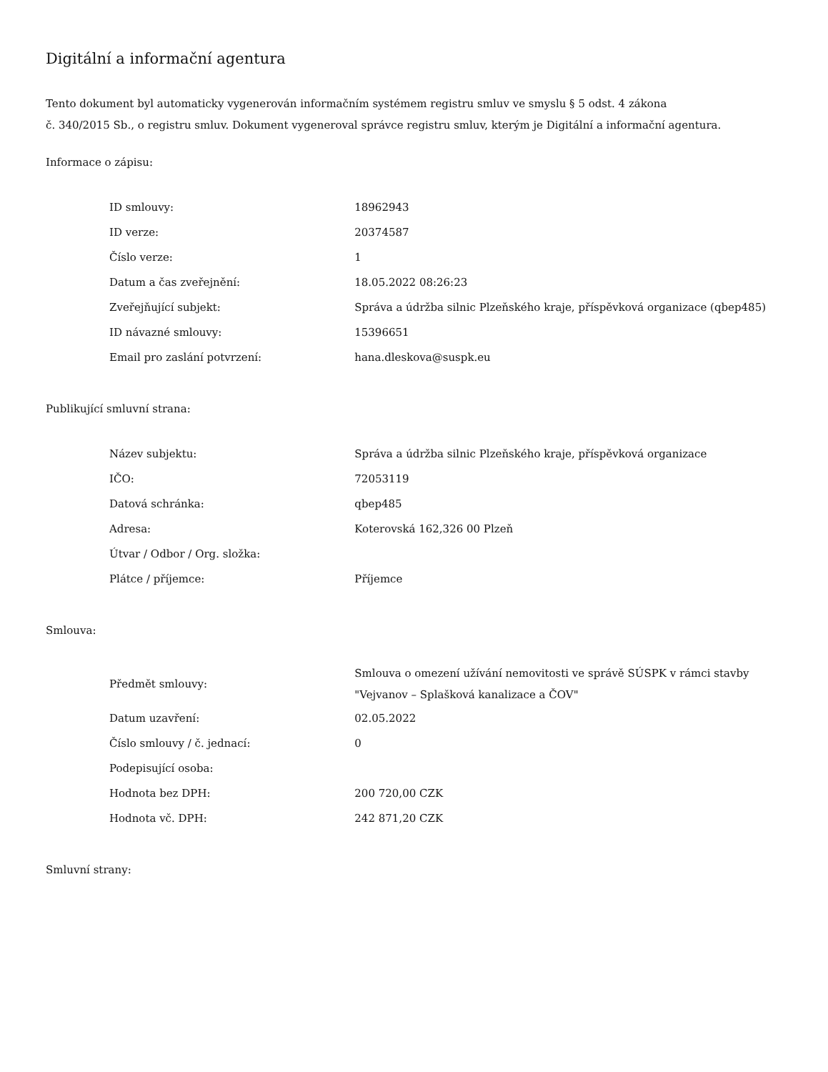Digitální a informační agentura
Tento dokument byl automaticky vygenerován informačním systémem registru smluv ve smyslu § 5 odst. 4 zákona
č. 340/2015 Sb., o registru smluv. Dokument vygeneroval správce registru smluv, kterým je Digitální a informační agentura.
Informace o zápisu:
| ID smlouvy: | 18962943 |
| ID verze: | 20374587 |
| Číslo verze: | 1 |
| Datum a čas zveřejnění: | 18.05.2022 08:26:23 |
| Zveřejňující subjekt: | Správa a údržba silnic Plzeňského kraje, příspěvková organizace (qbep485) |
| ID návazné smlouvy: | 15396651 |
| Email pro zaslání potvrzení: | hana.dleskova@suspk.eu |
Publikující smluvní strana:
| Název subjektu: | Správa a údržba silnic Plzeňského kraje, příspěvková organizace |
| IČO: | 72053119 |
| Datová schránka: | qbep485 |
| Adresa: | Koterovská 162,326 00 Plzeň |
| Útvar / Odbor / Org. složka: | |
| Plátce / příjemce: | Příjemce |
Smlouva:
| Předmět smlouvy: | Smlouva o omezení užívání nemovitosti ve správě SÚSPK v rámci stavby "Vejvanov – Splašková kanalizace a ČOV" |
| Datum uzavření: | 02.05.2022 |
| Číslo smlouvy / č. jednací: | 0 |
| Podepisující osoba: | |
| Hodnota bez DPH: | 200 720,00 CZK |
| Hodnota vč. DPH: | 242 871,20 CZK |
Smluvní strany: